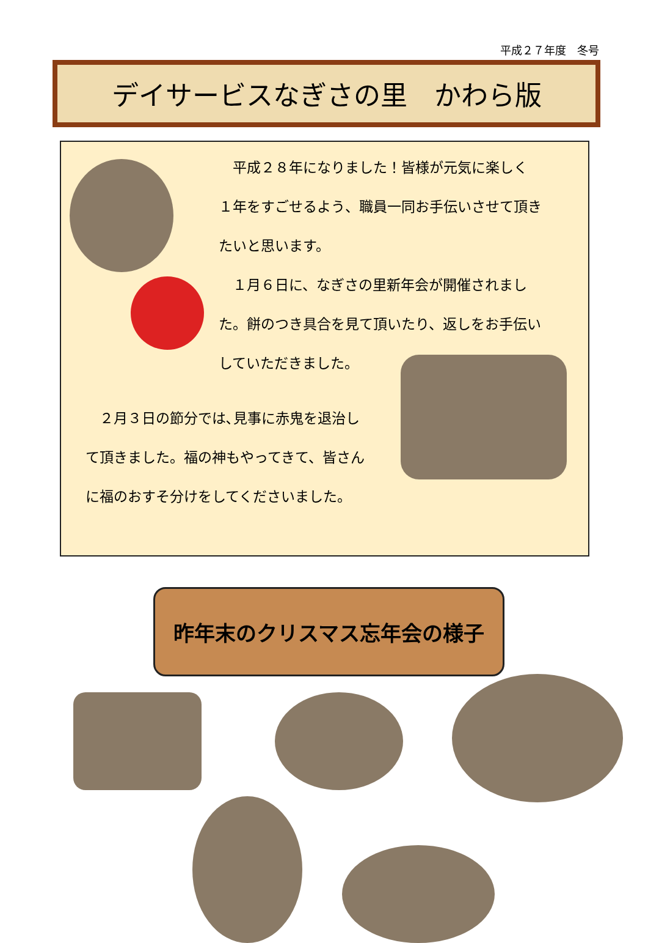平成２７年度　冬号
デイサービスなぎさの里　かわら版
　平成２８年になりました！皆様が元気に楽しく
１年をすごせるよう、職員一同お手伝いさせて頂き
たいと思います。
　１月６日に、なぎさの里新年会が開催されまし
た。餅のつき具合を見て頂いたり、返しをお手伝い
していただきました。
　２月３日の節分では､見事に赤鬼を退治し
て頂きました。福の神もやってきて、皆さん
に福のおすそ分けをしてくださいました。
昨年末のクリスマス忘年会の様子